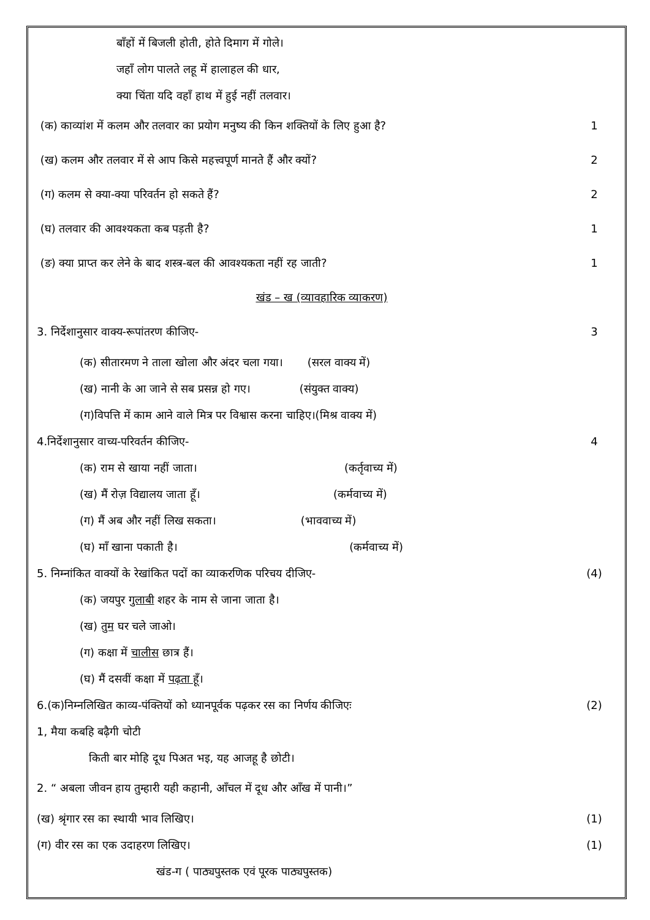बाँहों में बिजली होती, होते दिमाग में गोले।
जहाँ लोग पालते लहू में हालाहल की धार,
क्या चिंता यदि वहाँ हाथ में हुई नहीं तलवार।
(क) काव्यांश में कलम और तलवार का प्रयोग मनुष्य की किन शक्तियों के लिए हुआ है? 1
(ख) कलम और तलवार में से आप किसे महत्त्वपूर्ण मानते हैं और क्यों? 2
(ग) कलम से क्या-क्या परिवर्तन हो सकते हैं? 2
(घ) तलवार की आवश्यकता कब पड़ती है? 1
(ङ) क्या प्राप्त कर लेने के बाद शस्त्र-बल की आवश्यकता नहीं रह जाती? 1
खंड – ख (व्यावहारिक व्याकरण)
3. निर्देशानुसार वाक्य-रूपांतरण कीजिए- 3
(क) सीतारमण ने ताला खोला और अंदर चला गया। (सरल वाक्य में)
(ख) नानी के आ जाने से सब प्रसन्न हो गए। (संयुक्त वाक्य)
(ग)विपत्ति में काम आने वाले मित्र पर विश्वास करना चाहिए।(मिश्र वाक्य में)
4.निर्देशानुसार वाच्य-परिवर्तन कीजिए- 4
(क) राम से खाया नहीं जाता। (कर्तृवाच्य में)
(ख) मैं रोज़ विद्यालय जाता हूँ। (कर्मवाच्य में)
(ग) मैं अब और नहीं लिख सकता। (भाववाच्य में)
(घ) माँ खाना पकाती है। (कर्मवाच्य में)
5. निम्नांकित वाक्यों के रेखांकित पदों का व्याकरणिक परिचय दीजिए- (4)
(क) जयपुर गुलाबी शहर के नाम से जाना जाता है।
(ख) तुम घर चले जाओ।
(ग) कक्षा में चालीस छात्र हैं।
(घ) मैं दसवीं कक्षा में पढ़ता हूँ।
6.(क)निम्नलिखित काव्य-पंक्तियों को ध्यानपूर्वक पढ़कर रस का निर्णय कीजिएः (2)
1, मैया कबहि बढ़ैगी चोटी
किती बार मोहि दूध पिअत भइ, यह आजहू है छोटी।
2. “ अबला जीवन हाय तुम्हारी यही कहानी, आँचल में दूध और आँख में पानी।”
(ख) श्रृंगार रस का स्थायी भाव लिखिए। (1)
(ग) वीर रस का एक उदाहरण लिखिए। (1)
खंड-ग ( पाठ्यपुस्तक एवं पूरक पाठ्यपुस्तक)